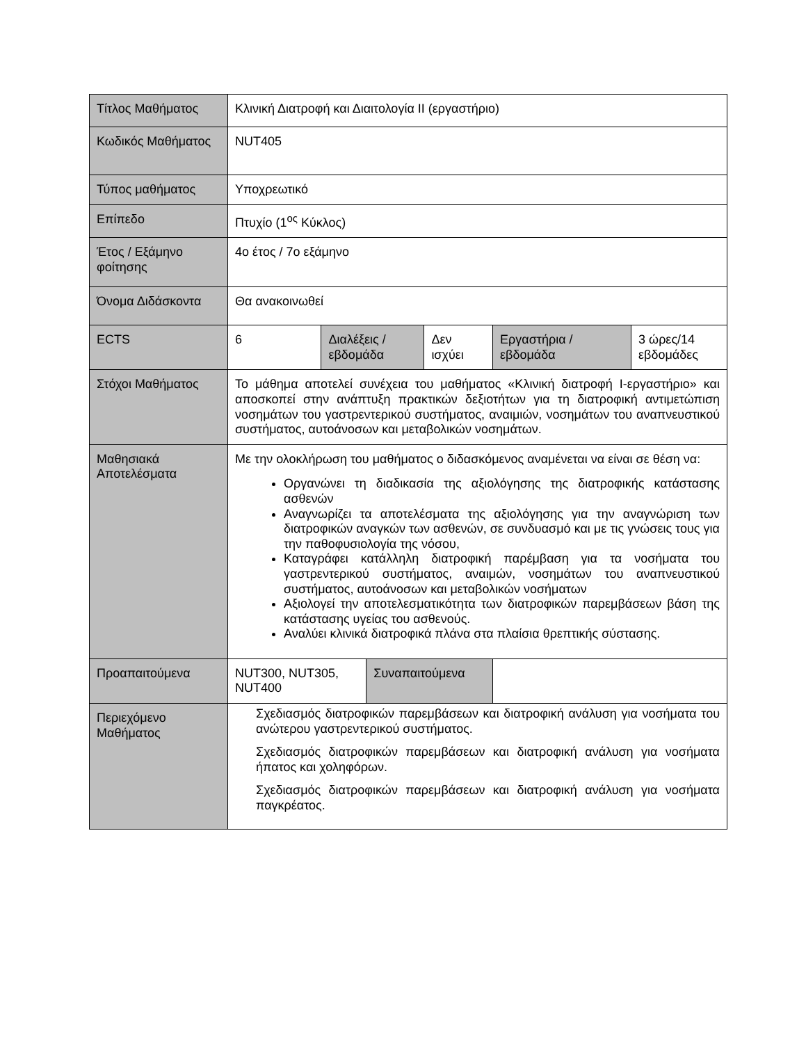| Τίτλος Μαθήματος | Κλινική Διατροφή και Διαιτολογία ΙΙ (εργαστήριο) | | | | | |
| Κωδικός Μαθήματος | NUT405 | | | | | |
| Τύπος μαθήματος | Υποχρεωτικό | | | | | |
| Επίπεδο | Πτυχίο (1<sup>ος</sup> Κύκλος) | | | | | |
| Έτος / Εξάμηνο φοίτησης | 4ο έτος / 7ο εξάμηνο | | | | | |
| Όνομα Διδάσκοντα | Θα ανακοινωθεί | | | | | |
| ECTS | 6 | Διαλέξεις / εβδομάδα | | Δεν ισχύει | Εργαστήρια / εβδομάδα | 3 ώρες/14 εβδομάδες |
| Στόχοι Μαθήματος | Το μάθημα αποτελεί συνέχεια του μαθήματος «Κλινική διατροφή Ι-εργαστήριο» και αποσκοπεί στην ανάπτυξη πρακτικών δεξιοτήτων για τη διατροφική αντιμετώπιση νοσημάτων του γαστρεντερικού συστήματος, αναιμιών, νοσημάτων του αναπνευστικού συστήματος, αυτοάνοσων και μεταβολικών νοσημάτων. | | | | | |
| Μαθησιακά Αποτελέσματα | Με την ολοκλήρωση του μαθήματος ο διδασκόμενος αναμένεται να είναι σε θέση να: Οργανώνει τη διαδικασία της αξιολόγησης της διατροφικής κατάστασης ασθενών Αναγνωρίζει τα αποτελέσματα της αξιολόγησης για την αναγνώριση των διατροφικών αναγκών των ασθενών, σε συνδυασμό και με τις γνώσεις τους για την παθοφυσιολογία της νόσου, Καταγράφει κατάλληλη διατροφική παρέμβαση για τα νοσήματα του γαστρεντερικού συστήματος, αναιμών, νοσημάτων του αναπνευστικού συστήματος, αυτοάνοσων και μεταβολικών νοσήματων Αξιολογεί την αποτελεσματικότητα των διατροφικών παρεμβάσεων βάση της κατάστασης υγείας του ασθενούς. Αναλύει κλινικά διατροφικά πλάνα στα πλαίσια θρεπτικής σύστασης. | | | | | |
| Προαπαιτούμενα | NUT300, NUT305, NUT400 | | Συναπαιτούμενα | | | |
| Περιεχόμενο Μαθήματος | Σχεδιασμός διατροφικών παρεμβάσεων και διατροφική ανάλυση για νοσήματα του ανώτερου γαστρεντερικού συστήματος. Σχεδιασμός διατροφικών παρεμβάσεων και διατροφική ανάλυση για νοσήματα ήπατος και χοληφόρων. Σχεδιασμός διατροφικών παρεμβάσεων και διατροφική ανάλυση για νοσήματα παγκρέατος. | | | | | |